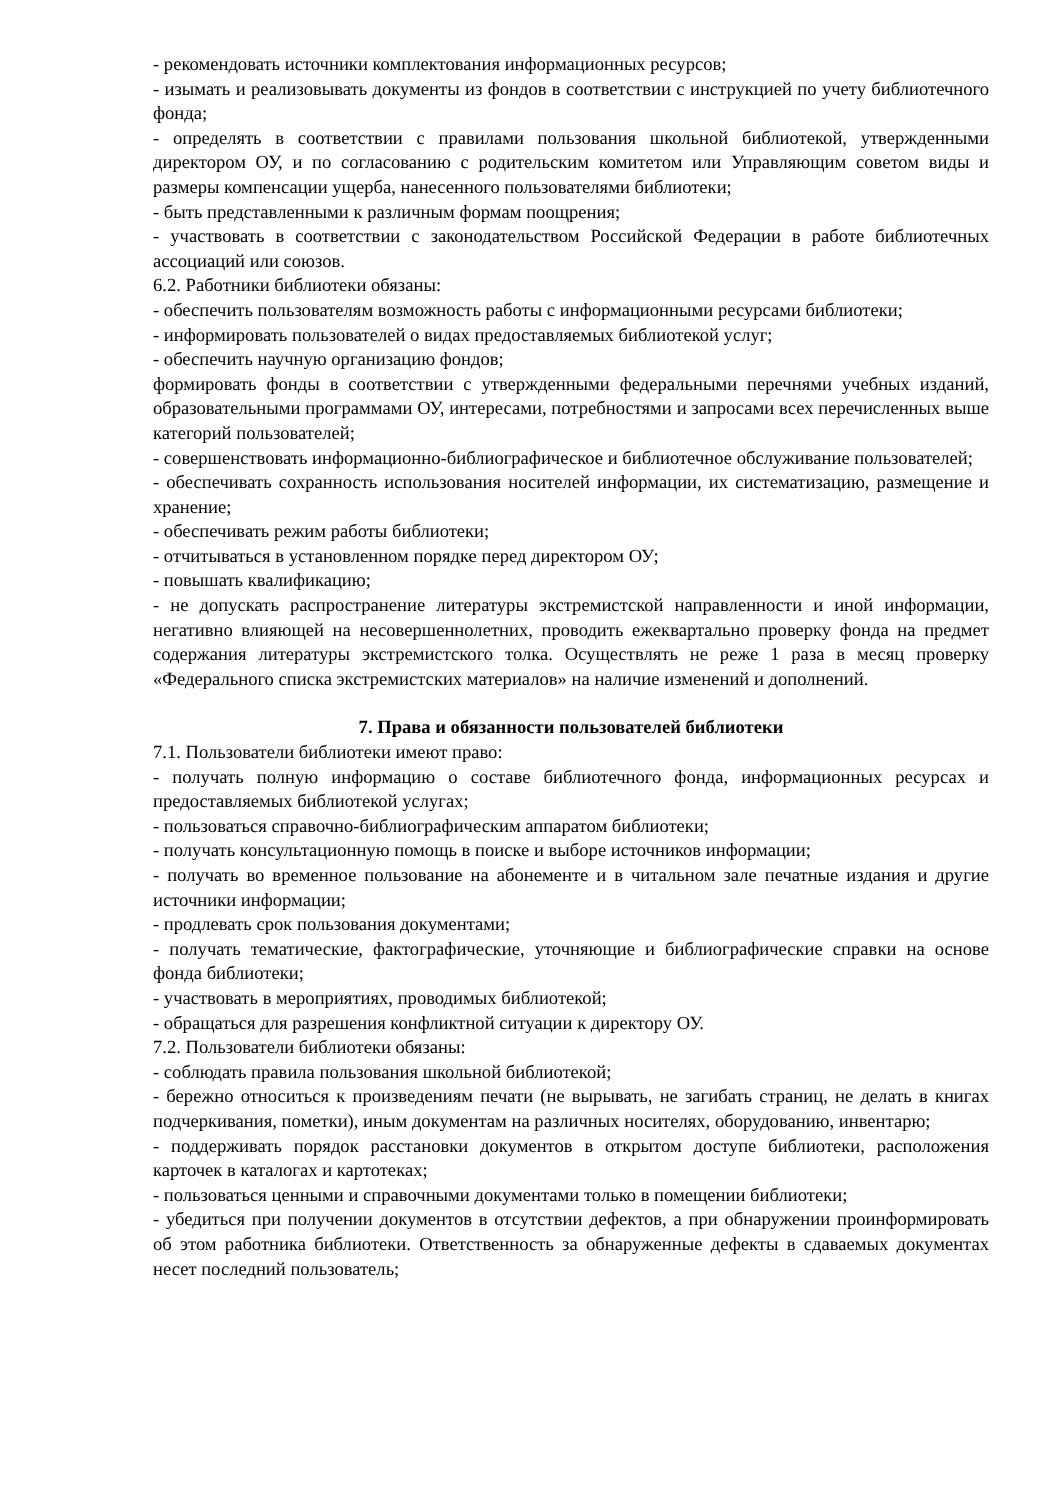- рекомендовать источники комплектования информационных ресурсов;
- изымать и реализовывать документы из фондов в соответствии с инструкцией по учету библиотечного фонда;
- определять в соответствии с правилами пользования школьной библиотекой, утвержденными директором ОУ, и по согласованию с родительским комитетом или Управляющим советом виды и размеры компенсации ущерба, нанесенного пользователями библиотеки;
- быть представленными к различным формам поощрения;
- участвовать в соответствии с законодательством Российской Федерации в работе библиотечных ассоциаций или союзов.
6.2. Работники библиотеки обязаны:
- обеспечить пользователям возможность работы с информационными ресурсами библиотеки;
- информировать пользователей о видах предоставляемых библиотекой услуг;
- обеспечить научную организацию фондов;
формировать фонды в соответствии с утвержденными федеральными перечнями учебных изданий, образовательными программами ОУ, интересами, потребностями и запросами всех перечисленных выше категорий пользователей;
- совершенствовать информационно-библиографическое и библиотечное обслуживание пользователей;
- обеспечивать сохранность использования носителей информации, их систематизацию, размещение и хранение;
- обеспечивать режим работы библиотеки;
- отчитываться в установленном порядке перед директором ОУ;
- повышать квалификацию;
- не допускать распространение литературы экстремистской направленности и иной информации, негативно влияющей на несовершеннолетних, проводить ежеквартально проверку фонда на предмет содержания литературы экстремистского толка. Осуществлять не реже 1 раза в месяц проверку «Федерального списка экстремистских материалов» на наличие изменений и дополнений.
7. Права и обязанности пользователей библиотеки
7.1. Пользователи библиотеки имеют право:
- получать полную информацию о составе библиотечного фонда, информационных ресурсах и предоставляемых библиотекой услугах;
- пользоваться справочно-библиографическим аппаратом библиотеки;
- получать консультационную помощь в поиске и выборе источников информации;
- получать во временное пользование на абонементе и в читальном зале печатные издания и другие источники информации;
- продлевать срок пользования документами;
- получать тематические, фактографические, уточняющие и библиографические справки на основе фонда библиотеки;
- участвовать в мероприятиях, проводимых библиотекой;
- обращаться для разрешения конфликтной ситуации к директору ОУ.
7.2. Пользователи библиотеки обязаны:
- соблюдать правила пользования школьной библиотекой;
- бережно относиться к произведениям печати (не вырывать, не загибать страниц, не делать в книгах подчеркивания, пометки), иным документам на различных носителях, оборудованию, инвентарю;
- поддерживать порядок расстановки документов в открытом доступе библиотеки, расположения карточек в каталогах и картотеках;
- пользоваться ценными и справочными документами только в помещении библиотеки;
- убедиться при получении документов в отсутствии дефектов, а при обнаружении проинформировать об этом работника библиотеки. Ответственность за обнаруженные дефекты в сдаваемых документах несет последний пользователь;